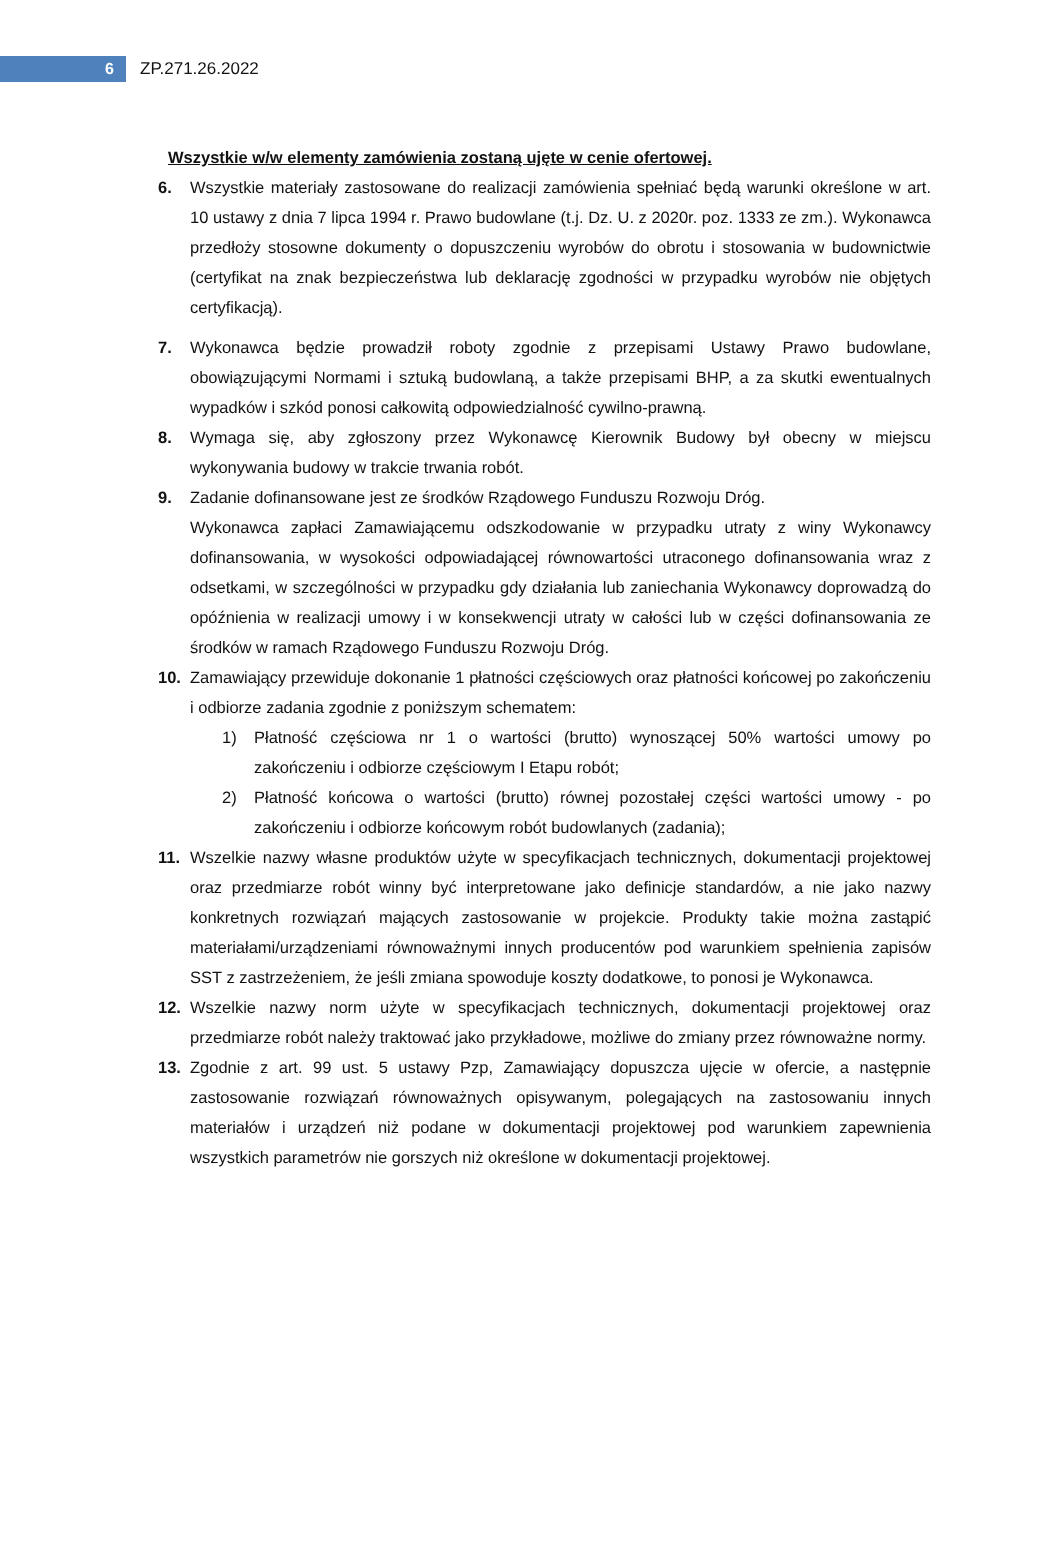6
ZP.271.26.2022
Wszystkie w/w elementy zamówienia zostaną ujęte w cenie ofertowej.
6. Wszystkie materiały zastosowane do realizacji zamówienia spełniać będą warunki określone w art. 10 ustawy z dnia 7 lipca 1994 r. Prawo budowlane (t.j. Dz. U. z 2020r. poz. 1333 ze zm.). Wykonawca przedłoży stosowne dokumenty o dopuszczeniu wyrobów do obrotu i stosowania w budownictwie (certyfikat na znak bezpieczeństwa lub deklarację zgodności w przypadku wyrobów nie objętych certyfikacją).
7. Wykonawca będzie prowadził roboty zgodnie z przepisami Ustawy Prawo budowlane, obowiązującymi Normami i sztuką budowlaną, a także przepisami BHP, a za skutki ewentualnych wypadków i szkód ponosi całkowitą odpowiedzialność cywilno-prawną.
8. Wymaga się, aby zgłoszony przez Wykonawcę Kierownik Budowy był obecny w miejscu wykonywania budowy w trakcie trwania robót.
9. Zadanie dofinansowane jest ze środków Rządowego Funduszu Rozwoju Dróg.
Wykonawca zapłaci Zamawiającemu odszkodowanie w przypadku utraty z winy Wykonawcy dofinansowania, w wysokości odpowiadającej równowartości utraconego dofinansowania wraz z odsetkami, w szczególności w przypadku gdy działania lub zaniechania Wykonawcy doprowadzą do opóźnienia w realizacji umowy i w konsekwencji utraty w całości lub w części dofinansowania ze środków w ramach Rządowego Funduszu Rozwoju Dróg.
10. Zamawiający przewiduje dokonanie 1 płatności częściowych oraz płatności końcowej po zakończeniu i odbiorze zadania zgodnie z poniższym schematem:
1) Płatność częściowa nr 1 o wartości (brutto) wynoszącej 50% wartości umowy po zakończeniu i odbiorze częściowym I Etapu robót;
2) Płatność końcowa o wartości (brutto) równej pozostałej części wartości umowy - po zakończeniu i odbiorze końcowym robót budowlanych (zadania);
11. Wszelkie nazwy własne produktów użyte w specyfikacjach technicznych, dokumentacji projektowej oraz przedmiarze robót winny być interpretowane jako definicje standardów, a nie jako nazwy konkretnych rozwiązań mających zastosowanie w projekcie. Produkty takie można zastąpić materiałami/urządzeniami równoważnymi innych producentów pod warunkiem spełnienia zapisów SST z zastrzeżeniem, że jeśli zmiana spowoduje koszty dodatkowe, to ponosi je Wykonawca.
12. Wszelkie nazwy norm użyte w specyfikacjach technicznych, dokumentacji projektowej oraz przedmiarze robót należy traktować jako przykładowe, możliwe do zmiany przez równoważne normy.
13. Zgodnie z art. 99 ust. 5 ustawy Pzp, Zamawiający dopuszcza ujęcie w ofercie, a następnie zastosowanie rozwiązań równoważnych opisywanym, polegających na zastosowaniu innych materiałów i urządzeń niż podane w dokumentacji projektowej pod warunkiem zapewnienia wszystkich parametrów nie gorszych niż określone w dokumentacji projektowej.